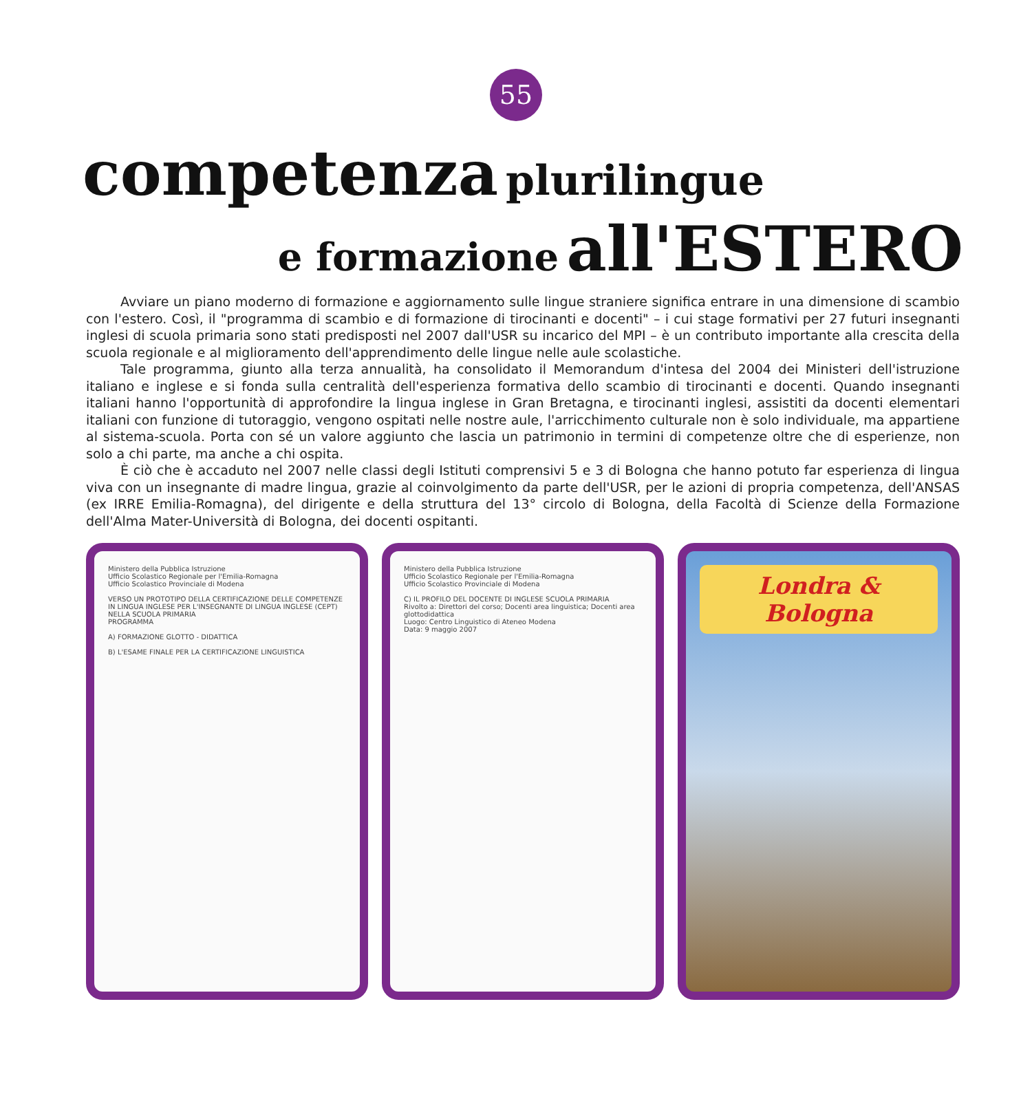55
competenza plurilingue
e formazione all'ESTERO
Avviare un piano moderno di formazione e aggiornamento sulle lingue straniere significa entrare in una dimensione di scambio con l'estero. Così, il "programma di scambio e di formazione di tirocinanti e docenti" – i cui stage formativi per 27 futuri insegnanti inglesi di scuola primaria sono stati predisposti nel 2007 dall'USR su incarico del MPI – è un contributo importante alla crescita della scuola regionale e al miglioramento dell'apprendimento delle lingue nelle aule scolastiche.
Tale programma, giunto alla terza annualità, ha consolidato il Memorandum d'intesa del 2004 dei Ministeri dell'istruzione italiano e inglese e si fonda sulla centralità dell'esperienza formativa dello scambio di tirocinanti e docenti. Quando insegnanti italiani hanno l'opportunità di approfondire la lingua inglese in Gran Bretagna, e tirocinanti inglesi, assistiti da docenti elementari italiani con funzione di tutoraggio, vengono ospitati nelle nostre aule, l'arricchimento culturale non è solo individuale, ma appartiene al sistema-scuola. Porta con sé un valore aggiunto che lascia un patrimonio in termini di competenze oltre che di esperienze, non solo a chi parte, ma anche a chi ospita.
È ciò che è accaduto nel 2007 nelle classi degli Istituti comprensivi 5 e 3 di Bologna che hanno potuto far esperienza di lingua viva con un insegnante di madre lingua, grazie al coinvolgimento da parte dell'USR, per le azioni di propria competenza, dell'ANSAS (ex IRRE Emilia-Romagna), del dirigente e della struttura del 13° circolo di Bologna, della Facoltà di Scienze della Formazione dell'Alma Mater-Università di Bologna, dei docenti ospitanti.
Ministero della Pubblica Istruzione
Ufficio Scolastico Regionale per l'Emilia-Romagna
Ufficio Scolastico Provinciale di Modena
VERSO UN PROTOTIPO DELLA CERTIFICAZIONE DELLE COMPETENZE IN LINGUA INGLESE PER L'INSEGNANTE DI LINGUA INGLESE (CEPT) NELLA SCUOLA PRIMARIA
PROGRAMMA
A) FORMAZIONE GLOTTO - DIDATTICA
B) L'ESAME FINALE PER LA CERTIFICAZIONE LINGUISTICA
Ministero della Pubblica Istruzione
Ufficio Scolastico Regionale per l'Emilia-Romagna
Ufficio Scolastico Provinciale di Modena
C) IL PROFILO DEL DOCENTE DI INGLESE SCUOLA PRIMARIA
Rivolto a: Direttori del corso; Docenti area linguistica; Docenti area glottodidattica
Luogo: Centro Linguistico di Ateneo Modena
Data: 9 maggio 2007
Londra & Bologna